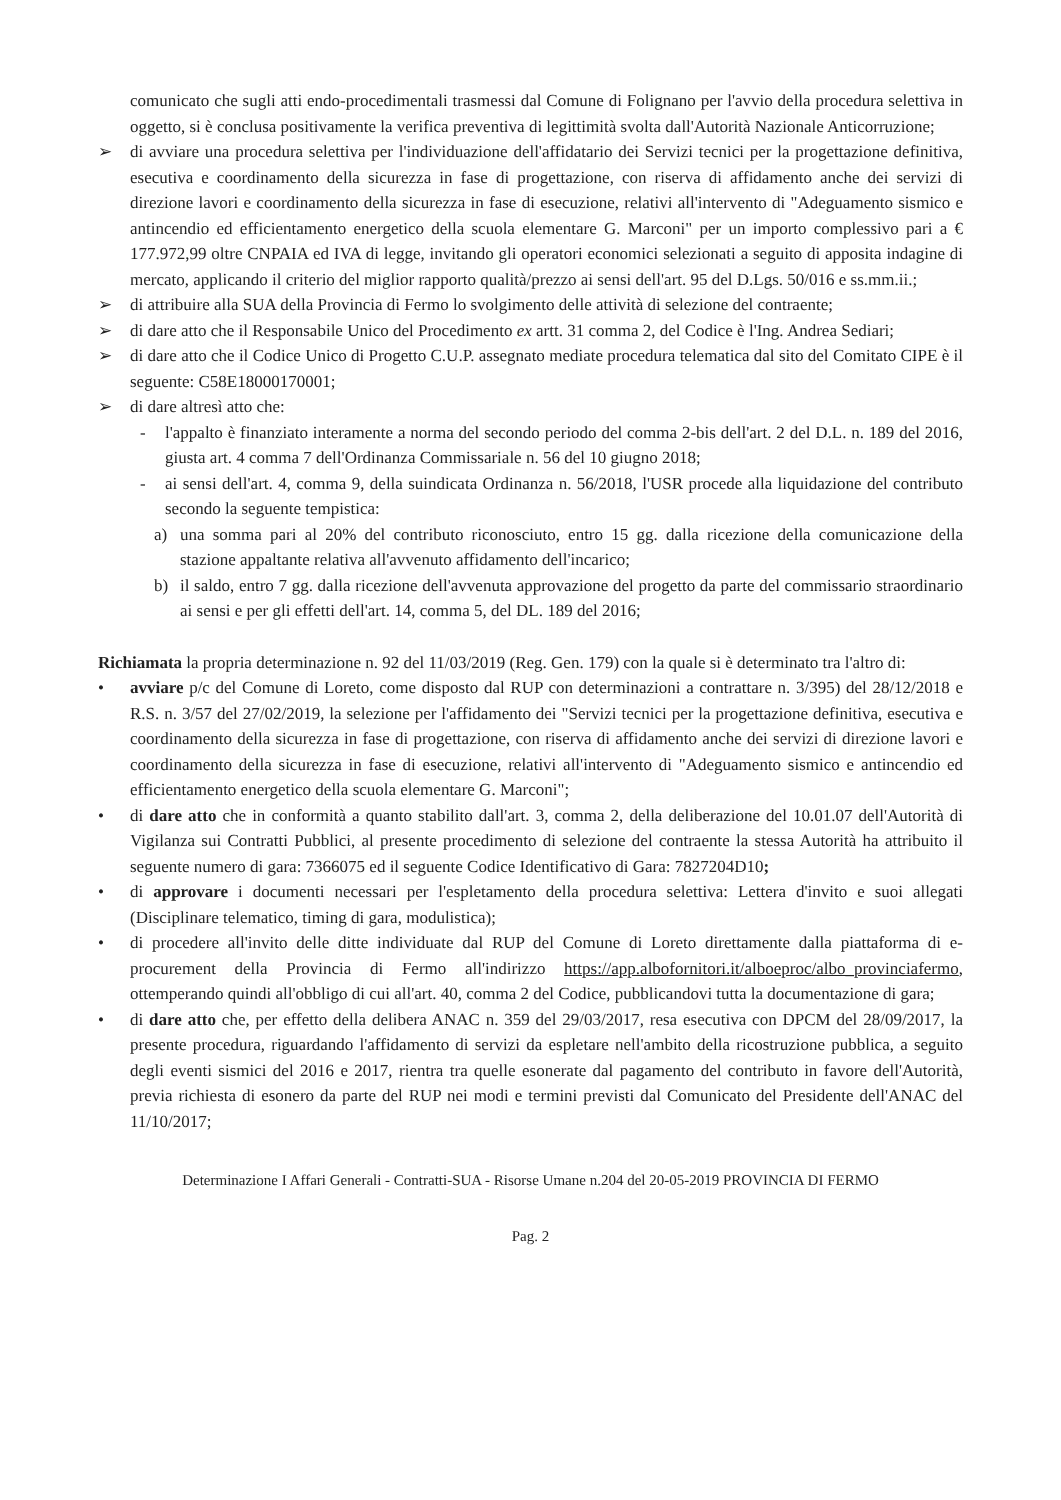comunicato che sugli atti endo-procedimentali trasmessi dal Comune di Folignano per l'avvio della procedura selettiva in oggetto, si è conclusa positivamente la verifica preventiva di legittimità svolta dall'Autorità Nazionale Anticorruzione;
➢ di avviare una procedura selettiva per l'individuazione dell'affidatario dei Servizi tecnici per la progettazione definitiva, esecutiva e coordinamento della sicurezza in fase di progettazione, con riserva di affidamento anche dei servizi di direzione lavori e coordinamento della sicurezza in fase di esecuzione, relativi all'intervento di "Adeguamento sismico e antincendio ed efficientamento energetico della scuola elementare G. Marconi" per un importo complessivo pari a € 177.972,99 oltre CNPAIA ed IVA di legge, invitando gli operatori economici selezionati a seguito di apposita indagine di mercato, applicando il criterio del miglior rapporto qualità/prezzo ai sensi dell'art. 95 del D.Lgs. 50/016 e ss.mm.ii.;
➢ di attribuire alla SUA della Provincia di Fermo lo svolgimento delle attività di selezione del contraente;
➢ di dare atto che il Responsabile Unico del Procedimento ex artt. 31 comma 2, del Codice è l'Ing. Andrea Sediari;
➢ di dare atto che il Codice Unico di Progetto C.U.P. assegnato mediate procedura telematica dal sito del Comitato CIPE è il seguente: C58E18000170001;
➢ di dare altresì atto che:
- l'appalto è finanziato interamente a norma del secondo periodo del comma 2-bis dell'art. 2 del D.L. n. 189 del 2016, giusta art. 4 comma 7 dell'Ordinanza Commissariale n. 56 del 10 giugno 2018;
- ai sensi dell'art. 4, comma 9, della suindicata Ordinanza n. 56/2018, l'USR procede alla liquidazione del contributo secondo la seguente tempistica:
a) una somma pari al 20% del contributo riconosciuto, entro 15 gg. dalla ricezione della comunicazione della stazione appaltante relativa all'avvenuto affidamento dell'incarico;
b) il saldo, entro 7 gg. dalla ricezione dell'avvenuta approvazione del progetto da parte del commissario straordinario ai sensi e per gli effetti dell'art. 14, comma 5, del DL. 189 del 2016;
Richiamata la propria determinazione n. 92 del 11/03/2019 (Reg. Gen. 179) con la quale si è determinato tra l'altro di:
• avviare p/c del Comune di Loreto, come disposto dal RUP con determinazioni a contrattare n. 3/395) del 28/12/2018 e R.S. n. 3/57 del 27/02/2019, la selezione per l'affidamento dei "Servizi tecnici per la progettazione definitiva, esecutiva e coordinamento della sicurezza in fase di progettazione, con riserva di affidamento anche dei servizi di direzione lavori e coordinamento della sicurezza in fase di esecuzione, relativi all'intervento di "Adeguamento sismico e antincendio ed efficientamento energetico della scuola elementare G. Marconi";
• di dare atto che in conformità a quanto stabilito dall'art. 3, comma 2, della deliberazione del 10.01.07 dell'Autorità di Vigilanza sui Contratti Pubblici, al presente procedimento di selezione del contraente la stessa Autorità ha attribuito il seguente numero di gara: 7366075 ed il seguente Codice Identificativo di Gara: 7827204D10;
• di approvare i documenti necessari per l'espletamento della procedura selettiva: Lettera d'invito e suoi allegati (Disciplinare telematico, timing di gara, modulistica);
• di procedere all'invito delle ditte individuate dal RUP del Comune di Loreto direttamente dalla piattaforma di e-procurement della Provincia di Fermo all'indirizzo https://app.albofornitori.it/alboeproc/albo_provinciafermo, ottemperando quindi all'obbligo di cui all'art. 40, comma 2 del Codice, pubblicandovi tutta la documentazione di gara;
• di dare atto che, per effetto della delibera ANAC n. 359 del 29/03/2017, resa esecutiva con DPCM del 28/09/2017, la presente procedura, riguardando l'affidamento di servizi da espletare nell'ambito della ricostruzione pubblica, a seguito degli eventi sismici del 2016 e 2017, rientra tra quelle esonerate dal pagamento del contributo in favore dell'Autorità, previa richiesta di esonero da parte del RUP nei modi e termini previsti dal Comunicato del Presidente dell'ANAC del 11/10/2017;
Determinazione I Affari Generali - Contratti-SUA - Risorse Umane n.204 del 20-05-2019 PROVINCIA DI FERMO
Pag. 2